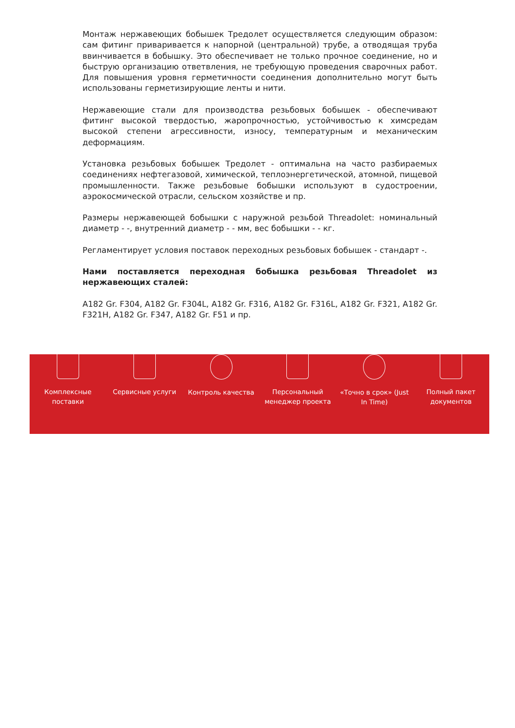Монтаж нержавеющих бобышек Тредолет осуществляется следующим образом: сам фитинг приваривается к напорной (центральной) трубе, а отводящая труба ввинчивается в бобышку. Это обеспечивает не только прочное соединение, но и быструю организацию ответвления, не требующую проведения сварочных работ. Для повышения уровня герметичности соединения дополнительно могут быть использованы герметизирующие ленты и нити.
Нержавеющие стали для производства резьбовых бобышек - обеспечивают фитинг высокой твердостью, жаропрочностью, устойчивостью к химсредам высокой степени агрессивности, износу, температурным и механическим деформациям.
Установка резьбовых бобышек Тредолет - оптимальна на часто разбираемых соединениях нефтегазовой, химической, теплоэнергетической, атомной, пищевой промышленности. Также резьбовые бобышки используют в судостроении, аэрокосмической отрасли, сельском хозяйстве и пр.
Размеры нержавеющей бобышки с наружной резьбой Threadolet: номинальный диаметр - -, внутренний диаметр - - мм, вес бобышки - - кг.
Регламентирует условия поставок переходных резьбовых бобышек - стандарт -.
Нами поставляется переходная бобышка резьбовая Threadolet из нержавеющих сталей:
A182 Gr. F304, A182 Gr. F304L, A182 Gr. F316, A182 Gr. F316L, A182 Gr. F321, A182 Gr. F321H, A182 Gr. F347, A182 Gr. F51 и пр.
Комплексные
поставки
Сервисные услуги Контроль качества Персональный
менеджер проекта
«Точно в срок» (Just
In Time)
Полный пакет
документов